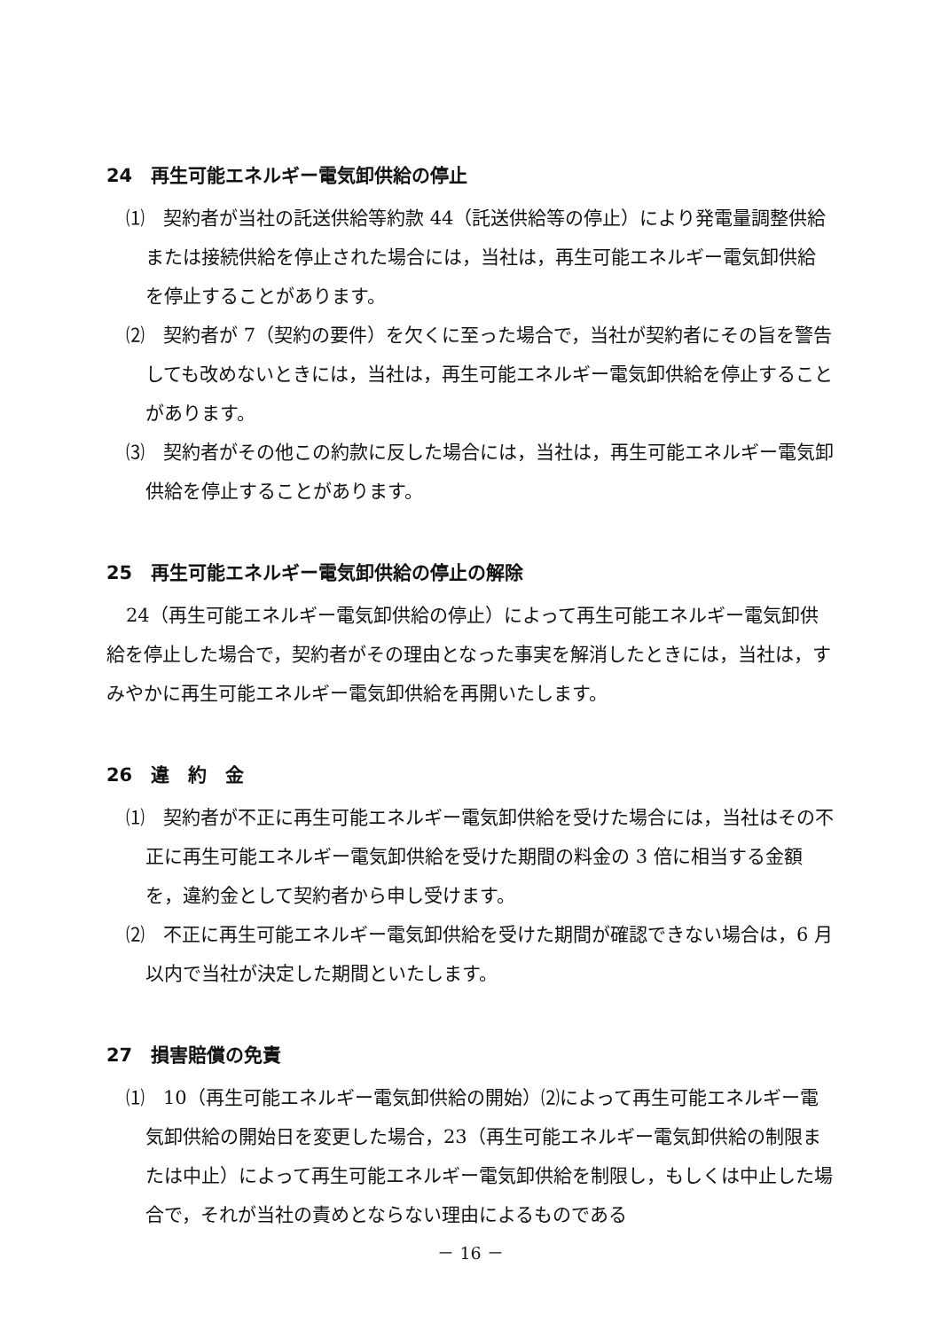24　再生可能エネルギー電気卸供給の停止
⑴　契約者が当社の託送供給等約款 44（託送供給等の停止）により発電量調整供給または接続供給を停止された場合には，当社は，再生可能エネルギー電気卸供給を停止することがあります。
⑵　契約者が 7（契約の要件）を欠くに至った場合で，当社が契約者にその旨を警告しても改めないときには，当社は，再生可能エネルギー電気卸供給を停止することがあります。
⑶　契約者がその他この約款に反した場合には，当社は，再生可能エネルギー電気卸供給を停止することがあります。
25　再生可能エネルギー電気卸供給の停止の解除
24（再生可能エネルギー電気卸供給の停止）によって再生可能エネルギー電気卸供給を停止した場合で，契約者がその理由となった事実を解消したときには，当社は，すみやかに再生可能エネルギー電気卸供給を再開いたします。
26　違　約　金
⑴　契約者が不正に再生可能エネルギー電気卸供給を受けた場合には，当社はその不正に再生可能エネルギー電気卸供給を受けた期間の料金の 3 倍に相当する金額を，違約金として契約者から申し受けます。
⑵　不正に再生可能エネルギー電気卸供給を受けた期間が確認できない場合は，6 月以内で当社が決定した期間といたします。
27　損害賠償の免責
⑴　10（再生可能エネルギー電気卸供給の開始）⑵によって再生可能エネルギー電気卸供給の開始日を変更した場合，23（再生可能エネルギー電気卸供給の制限または中止）によって再生可能エネルギー電気卸供給を制限し，もしくは中止した場合で，それが当社の責めとならない理由によるものである
－ 16 －